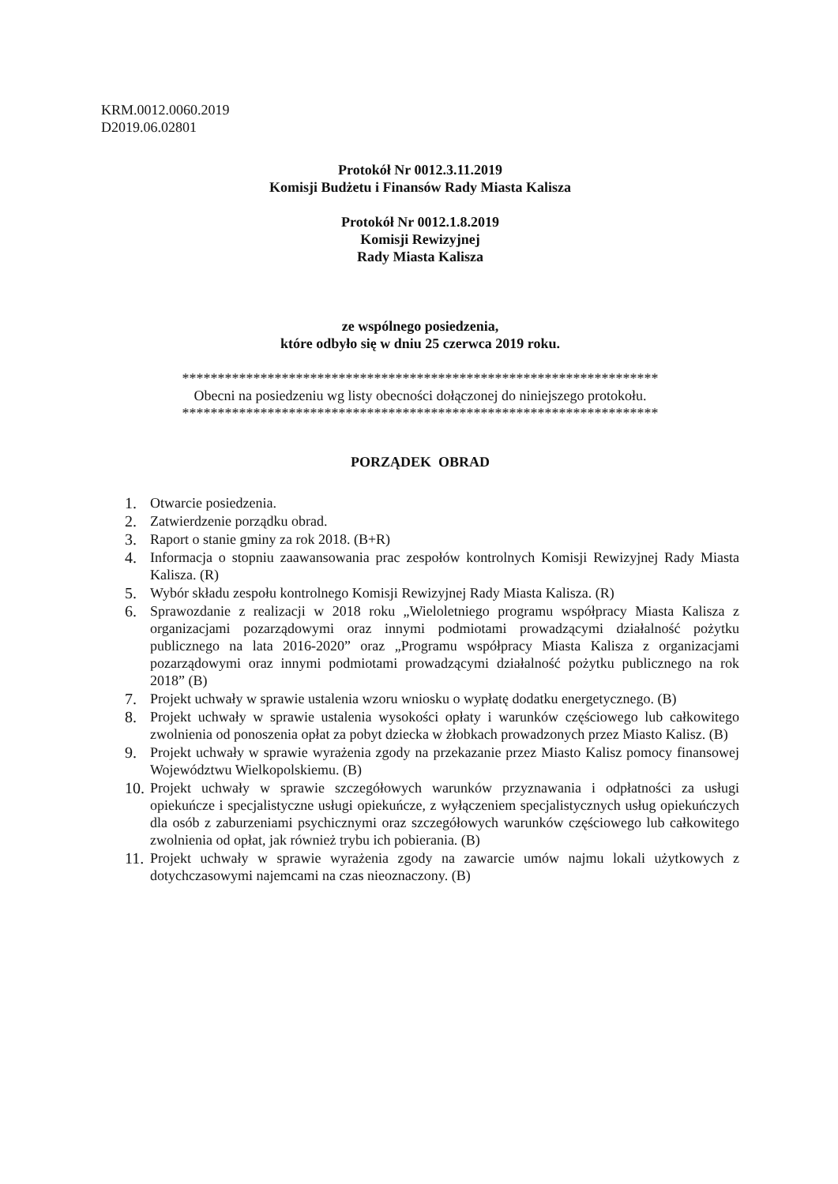KRM.0012.0060.2019
D2019.06.02801
Protokół Nr 0012.3.11.2019
Komisji Budżetu i Finansów Rady Miasta Kalisza
Protokół Nr 0012.1.8.2019
Komisji Rewizyjnej
Rady Miasta Kalisza
ze wspólnego posiedzenia,
które odbyło się w dniu 25 czerwca 2019 roku.
*******************************************************************
Obecni na posiedzeniu wg listy obecności dołączonej do niniejszego protokołu.
*******************************************************************
PORZĄDEK OBRAD
1. Otwarcie posiedzenia.
2. Zatwierdzenie porządku obrad.
3. Raport o stanie gminy za rok 2018. (B+R)
4. Informacja o stopniu zaawansowania prac zespołów kontrolnych Komisji Rewizyjnej Rady Miasta Kalisza. (R)
5. Wybór składu zespołu kontrolnego Komisji Rewizyjnej Rady Miasta Kalisza. (R)
6. Sprawozdanie z realizacji w 2018 roku „Wieloletniego programu współpracy Miasta Kalisza z organizacjami pozarządowymi oraz innymi podmiotami prowadzącymi działalność pożytku publicznego na lata 2016-2020” oraz „Programu współpracy Miasta Kalisza z organizacjami pozarządowymi oraz innymi podmiotami prowadzącymi działalność pożytku publicznego na rok 2018” (B)
7. Projekt uchwały w sprawie ustalenia wzoru wniosku o wypłatę dodatku energetycznego. (B)
8. Projekt uchwały w sprawie ustalenia wysokości opłaty i warunków częściowego lub całkowitego zwolnienia od ponoszenia opłat za pobyt dziecka w żłobkach prowadzonych przez Miasto Kalisz. (B)
9. Projekt uchwały w sprawie wyrażenia zgody na przekazanie przez Miasto Kalisz pomocy finansowej Województwu Wielkopolskiemu. (B)
10. Projekt uchwały w sprawie szczegółowych warunków przyznawania i odpłatności za usługi opiekuńcze i specjalistyczne usługi opiekuńcze, z wyłączeniem specjalistycznych usług opiekuńczych dla osób z zaburzeniami psychicznymi oraz szczegółowych warunków częściowego lub całkowitego zwolnienia od opłat, jak również trybu ich pobierania. (B)
11. Projekt uchwały w sprawie wyrażenia zgody na zawarcie umów najmu lokali użytkowych z dotychczasowymi najemcami na czas nieoznaczony. (B)